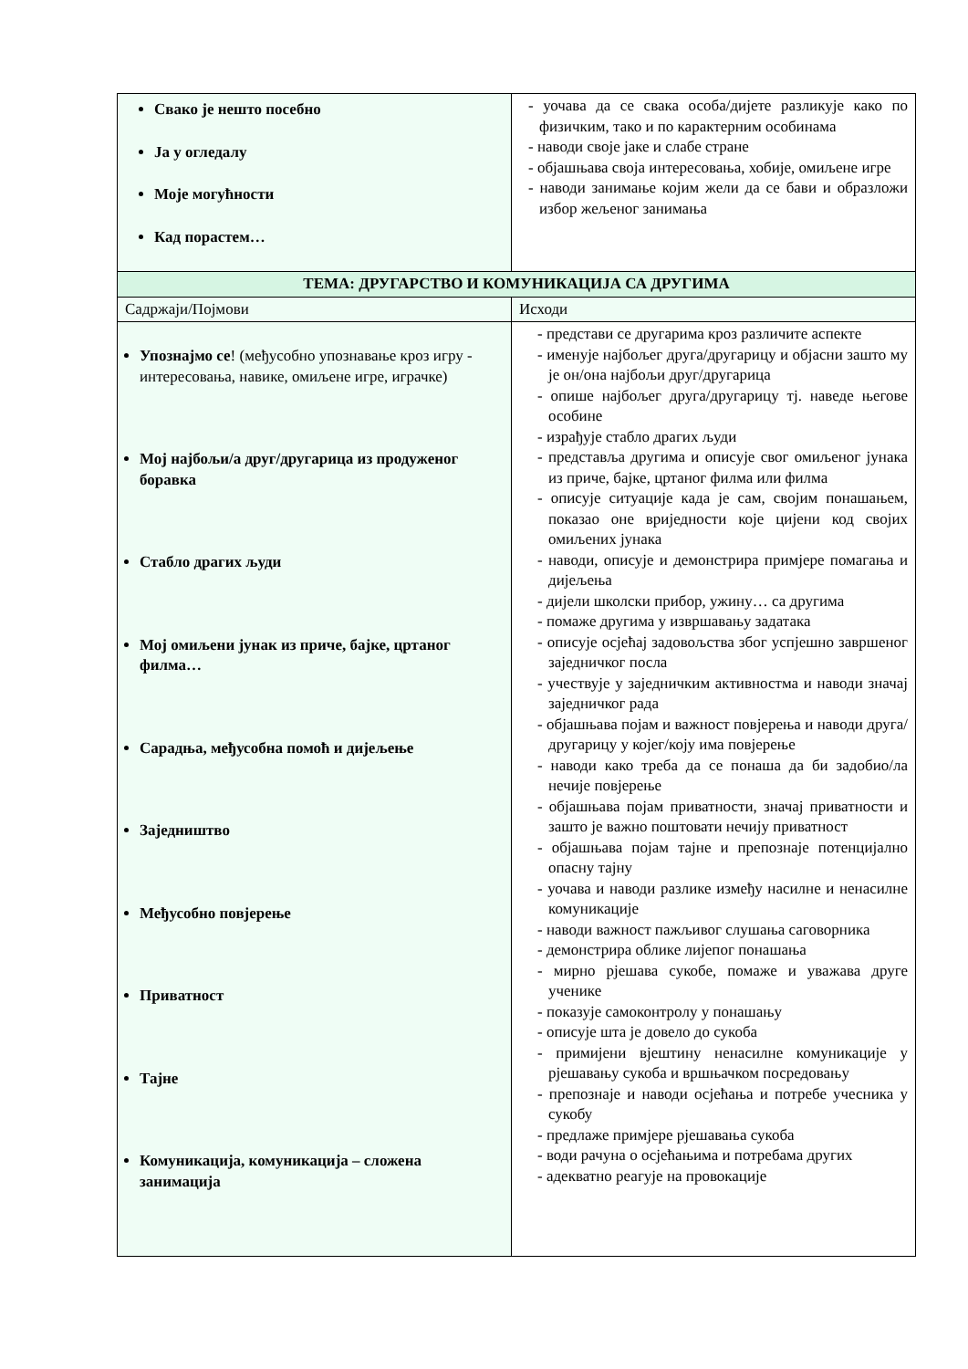| Свако је нешто посебно Ја у огледалу Моје могућности Кад порастем… | - уочава да се свака особа/дијете разликује како по физичким, тако и по карактерним особинама - наводи своје јаке и слабе стране - објашњава своја интересовања, хобије, омиљене игре - наводи занимање којим жели да се бави и образложи избор жељеног занимања |
| ТЕМА: ДРУГАРСТВО И КОМУНИКАЦИЈА СА ДРУГИМА | |
| Садржаји/Појмови | Исходи |
| Упознајмо се ! (међусобно упознавање кроз игру - интересовања, навике, омиљене игре, играчке) Мој најбољи/а друг/другарица из продуженог боравка Стабло драгих људи Мој омиљени јунак из приче, бајке, цртаног филма… Сарадња, међусобна помоћ и дијељење Заједништво Међусобно повјерење Приватност Тајне Комуникација, комуникација – сложена занимација | - представи се другарима кроз различите аспекте - именује најбољег друга/другарицу и објасни зашто му је он/она најбољи друг/другарица - опише најбољег друга/другарицу тј. наведе његове особине - израђује стабло драгих људи - представља другима и описује свог омиљеног јунака из приче, бајке, цртаног филма или филма - описује ситуације када је сам, својим понашањем, показао оне вриједности које цијени код својих омиљених јунака - наводи, описује и демонстрира примјере помагања и дијељења - дијели школски прибор, ужину… са другима - помаже другима у извршавању задатака - описује осјећај задовољства због успјешно завршеног заједничког посла - учествује у заједничким активностма и наводи значај заједничког рада - објашњава појам и важност повјерења и наводи друга/другарицу у којег/коју има повјерење - наводи како треба да се понаша да би задобио/ла нечије повјерење - објашњава појам приватности, значај приватности и зашто је важно поштовати нечију приватност - објашњава појам тајне и препознаје потенцијално опасну тајну - уочава и наводи разлике између насилне и ненасилне комуникације - наводи важност пажљивог слушања саговорника - демонстрира облике лијепог понашања - мирно рјешава сукобе, помаже и уважава друге ученике - показује самоконтролу у понашању - описује шта је довело до сукоба - примијени вјештину ненасилне комуникације у рјешавању сукоба и вршњачком посредовању - препознаје и наводи осјећања и потребе учесника у сукобу - предлаже примјере рјешавања сукоба - води рачуна о осјећањима и потребама других - адекватно реагује на провокације |